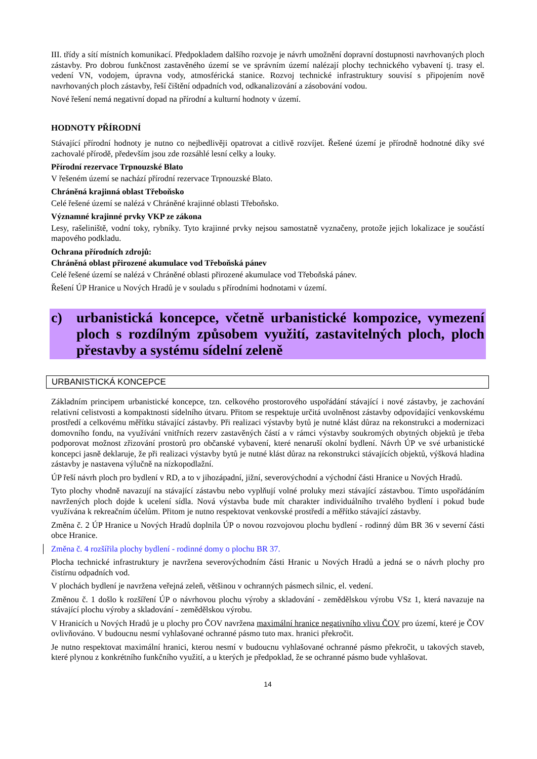III. třídy a sítí místních komunikací. Předpokladem dalšího rozvoje je návrh umožnění dopravní dostupnosti navrhovaných ploch zástavby. Pro dobrou funkčnost zastavěného území se ve správním území nalézají plochy technického vybavení tj. trasy el. vedení VN, vodojem, úpravna vody, atmosférická stanice. Rozvoj technické infrastruktury souvisí s připojením nově navrhovaných ploch zástavby, řeší čištění odpadních vod, odkanalizování a zásobování vodou.
Nové řešení nemá negativní dopad na přírodní a kulturní hodnoty v území.
HODNOTY PŘÍRODNÍ
Stávající přírodní hodnoty je nutno co nejbedlivěji opatrovat a citlivě rozvíjet. Řešené území je přírodně hodnotné díky své zachovalé přírodě, především jsou zde rozsáhlé lesní celky a louky.
Přírodní rezervace Trpnouzské Blato
V řešeném území se nachází přírodní rezervace Trpnouzské Blato.
Chráněná krajinná oblast Třeboňsko
Celé řešené území se nalézá v Chráněné krajinné oblasti Třeboňsko.
Významné krajinné prvky VKP ze zákona
Lesy, rašeliniště, vodní toky, rybníky. Tyto krajinné prvky nejsou samostatně vyznačeny, protože jejich lokalizace je součástí mapového podkladu.
Ochrana přírodních zdrojů:
Chráněná oblast přirozené akumulace vod Třeboňská pánev
Celé řešené území se nalézá v Chráněné oblasti přirozené akumulace vod Třeboňská pánev.
Řešení ÚP Hranice u Nových Hradů je v souladu s přírodními hodnotami v území.
c) urbanistická koncepce, včetně urbanistické kompozice, vymezení ploch s rozdílným způsobem využití, zastavitelných ploch, ploch přestavby a systému sídelní zeleně
URBANISTICKÁ KONCEPCE
Základním principem urbanistické koncepce, tzn. celkového prostorového uspořádání stávající i nové zástavby, je zachování relativní celistvosti a kompaktnosti sídelního útvaru. Přitom se respektuje určitá uvolněnost zástavby odpovídající venkovskému prostředí a celkovému měřítku stávající zástavby. Při realizaci výstavby bytů je nutné klást důraz na rekonstrukci a modernizaci domovního fondu, na využívání vnitřních rezerv zastavěných částí a v rámci výstavby soukromých obytných objektů je třeba podporovat možnost zřizování prostorů pro občanské vybavení, které nenaruší okolní bydlení. Návrh ÚP ve své urbanistické koncepci jasně deklaruje, že při realizaci výstavby bytů je nutné klást důraz na rekonstrukci stávajících objektů, výšková hladina zástavby je nastavena výlučně na nízkopodlažní.
ÚP řeší návrh ploch pro bydlení v RD, a to v jihozápadní, jižní, severovýchodní a východní části Hranice u Nových Hradů.
Tyto plochy vhodně navazují na stávající zástavbu nebo vyplňují volné proluky mezi stávající zástavbou. Tímto uspořádáním navržených ploch dojde k ucelení sídla. Nová výstavba bude mít charakter individuálního trvalého bydlení i pokud bude využívána k rekreačním účelům. Přitom je nutno respektovat venkovské prostředí a měřítko stávající zástavby.
Změna č. 2 ÚP Hranice u Nových Hradů doplnila ÚP o novou rozvojovou plochu bydlení - rodinný dům BR 36 v severní části obce Hranice.
Změna č. 4 rozšířila plochy bydlení - rodinné domy o plochu BR 37.
Plocha technické infrastruktury je navržena severovýchodním části Hranic u Nových Hradů a jedná se o návrh plochy pro čistírnu odpadních vod.
V plochách bydlení je navržena veřejná zeleň, většinou v ochranných pásmech silnic, el. vedení.
Změnou č. 1 došlo k rozšíření ÚP o návrhovou plochu výroby a skladování - zemědělskou výrobu VSz 1, která navazuje na stávající plochu výroby a skladování - zemědělskou výrobu.
V Hranicích u Nových Hradů je u plochy pro ČOV navržena maximální hranice negativního vlivu ČOV pro území, které je ČOV ovlivňováno. V budoucnu nesmí vyhlašované ochranné pásmo tuto max. hranici překročit.
Je nutno respektovat maximální hranici, kterou nesmí v budoucnu vyhlašované ochranné pásmo překročit, u takových staveb, které plynou z konkrétního funkčního využití, a u kterých je předpoklad, že se ochranné pásmo bude vyhlašovat.
14